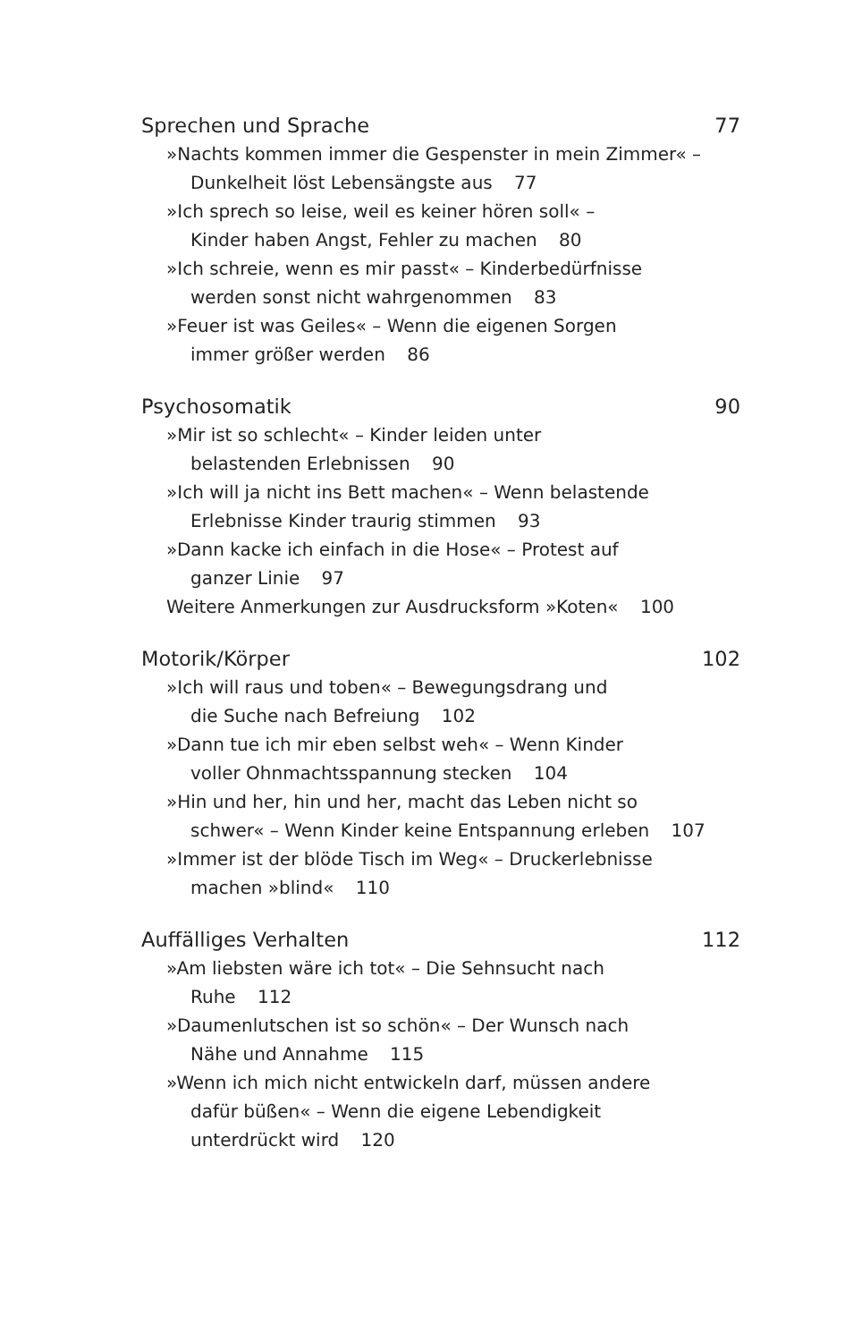Sprechen und Sprache 77
»Nachts kommen immer die Gespenster in mein Zimmer« –
Dunkelheit löst Lebensängste aus 77
»Ich sprech so leise, weil es keiner hören soll« –
Kinder haben Angst, Fehler zu machen 80
»Ich schreie, wenn es mir passt« – Kinderbedürfnisse
werden sonst nicht wahrgenommen 83
»Feuer ist was Geiles« – Wenn die eigenen Sorgen
immer größer werden 86
Psychosomatik 90
»Mir ist so schlecht« – Kinder leiden unter
belastenden Erlebnissen 90
»Ich will ja nicht ins Bett machen« – Wenn belastende
Erlebnisse Kinder traurig stimmen 93
»Dann kacke ich einfach in die Hose« – Protest auf
ganzer Linie 97
Weitere Anmerkungen zur Ausdrucksform »Koten« 100
Motorik/Körper 102
»Ich will raus und toben« – Bewegungsdrang und
die Suche nach Befreiung 102
»Dann tue ich mir eben selbst weh« – Wenn Kinder
voller Ohnmachtsspannung stecken 104
»Hin und her, hin und her, macht das Leben nicht so
schwer« – Wenn Kinder keine Entspannung erleben 107
»Immer ist der blöde Tisch im Weg« – Druckerlebnisse
machen »blind« 110
Auffälliges Verhalten 112
»Am liebsten wäre ich tot« – Die Sehnsucht nach
Ruhe 112
»Daumenlutschen ist so schön« – Der Wunsch nach
Nähe und Annahme 115
»Wenn ich mich nicht entwickeln darf, müssen andere
dafür büßen« – Wenn die eigene Lebendigkeit
unterdrückt wird 120